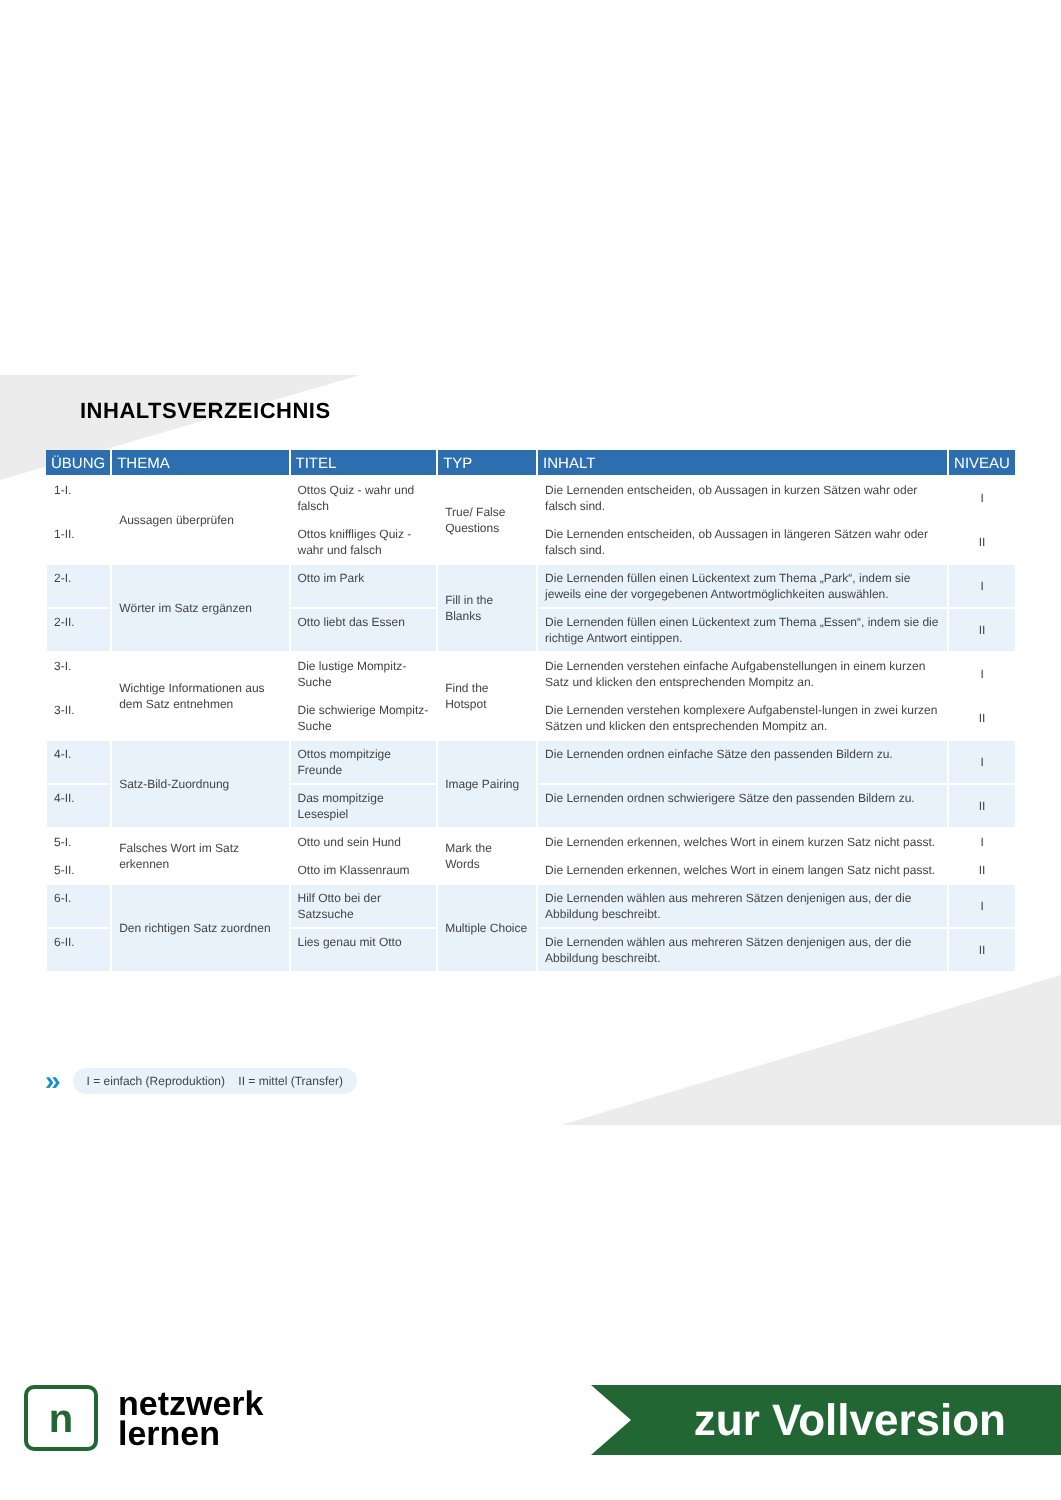INHALTSVERZEICHNIS
| ÜBUNG | THEMA | TITEL | TYP | INHALT | NIVEAU |
| --- | --- | --- | --- | --- | --- |
| 1-I. | Aussagen überprüfen | Ottos Quiz - wahr und falsch | True/ False Questions | Die Lernenden entscheiden, ob Aussagen in kurzen Sätzen wahr oder falsch sind. | I |
| 1-II. | | Ottos kniffliges Quiz - wahr und falsch | | Die Lernenden entscheiden, ob Aussagen in längeren Sätzen wahr oder falsch sind. | II |
| 2-I. | Wörter im Satz ergänzen | Otto im Park | Fill in the Blanks | Die Lernenden füllen einen Lückentext zum Thema „Park“, indem sie jeweils eine der vorgegebenen Antwortmöglichkeiten auswählen. | I |
| 2-II. | | Otto liebt das Essen | | Die Lernenden füllen einen Lückentext zum Thema „Essen“, indem sie die richtige Antwort eintippen. | II |
| 3-I. | Wichtige Informationen aus dem Satz entnehmen | Die lustige Mompitz-Suche | Find the Hotspot | Die Lernenden verstehen einfache Aufgabenstellungen in einem kurzen Satz und klicken den entsprechenden Mompitz an. | I |
| 3-II. | | Die schwierige Mompitz-Suche | | Die Lernenden verstehen komplexere Aufgabenstel-lungen in zwei kurzen Sätzen und klicken den entsprechenden Mompitz an. | II |
| 4-I. | Satz-Bild-Zuordnung | Ottos mompitzige Freunde | Image Pairing | Die Lernenden ordnen einfache Sätze den passenden Bildern zu. | I |
| 4-II. | | Das mompitzige Lesespiel | | Die Lernenden ordnen schwierigere Sätze den passenden Bildern zu. | II |
| 5-I. | Falsches Wort im Satz erkennen | Otto und sein Hund | Mark the Words | Die Lernenden erkennen, welches Wort in einem kurzen Satz nicht passt. | I |
| 5-II. | | Otto im Klassenraum | | Die Lernenden erkennen, welches Wort in einem langen Satz nicht passt. | II |
| 6-I. | Den richtigen Satz zuordnen | Hilf Otto bei der Satzsuche | Multiple Choice | Die Lernenden wählen aus mehreren Sätzen denjenigen aus, der die Abbildung beschreibt. | I |
| 6-II. | | Lies genau mit Otto | | Die Lernenden wählen aus mehreren Sätzen denjenigen aus, der die Abbildung beschreibt. | II |
» I = einfach (Reproduktion) II = mittel (Transfer)
n
netzwerk
lernen
zur Vollversion